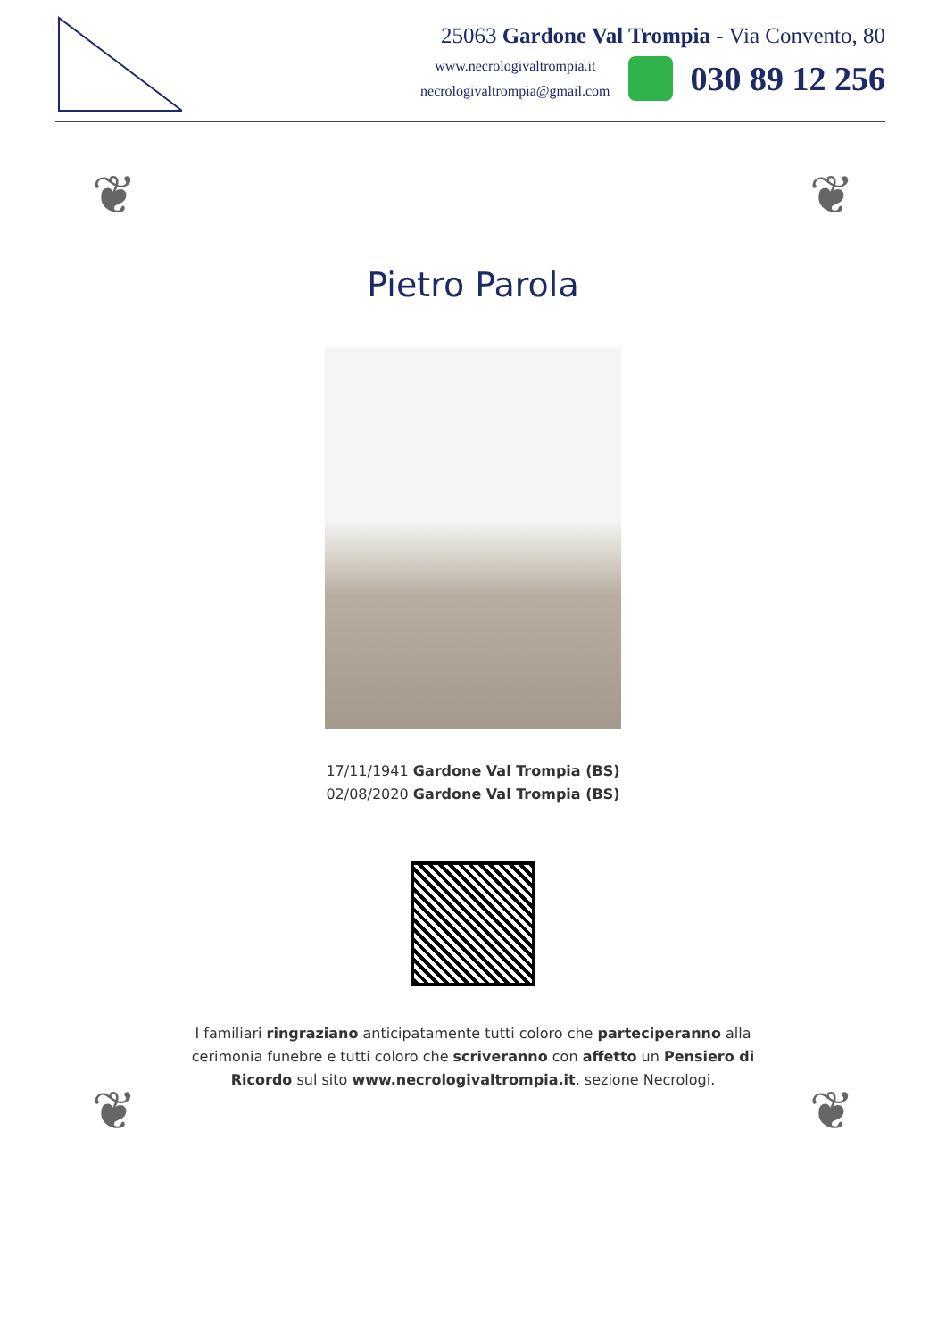25063 Gardone Val Trompia - Via Convento, 80
www.necrologivaltrompia.it
necrologivaltrompia@gmail.com
030 89 12 256
❦ ❦
❦ ❦
Pietro Parola
17/11/1941 Gardone Val Trompia (BS)
02/08/2020 Gardone Val Trompia (BS)
I familiari ringraziano anticipatamente tutti coloro che parteciperanno alla cerimonia funebre e tutti coloro che scriveranno con affetto un Pensiero di Ricordo sul sito www.necrologivaltrompia.it, sezione Necrologi.